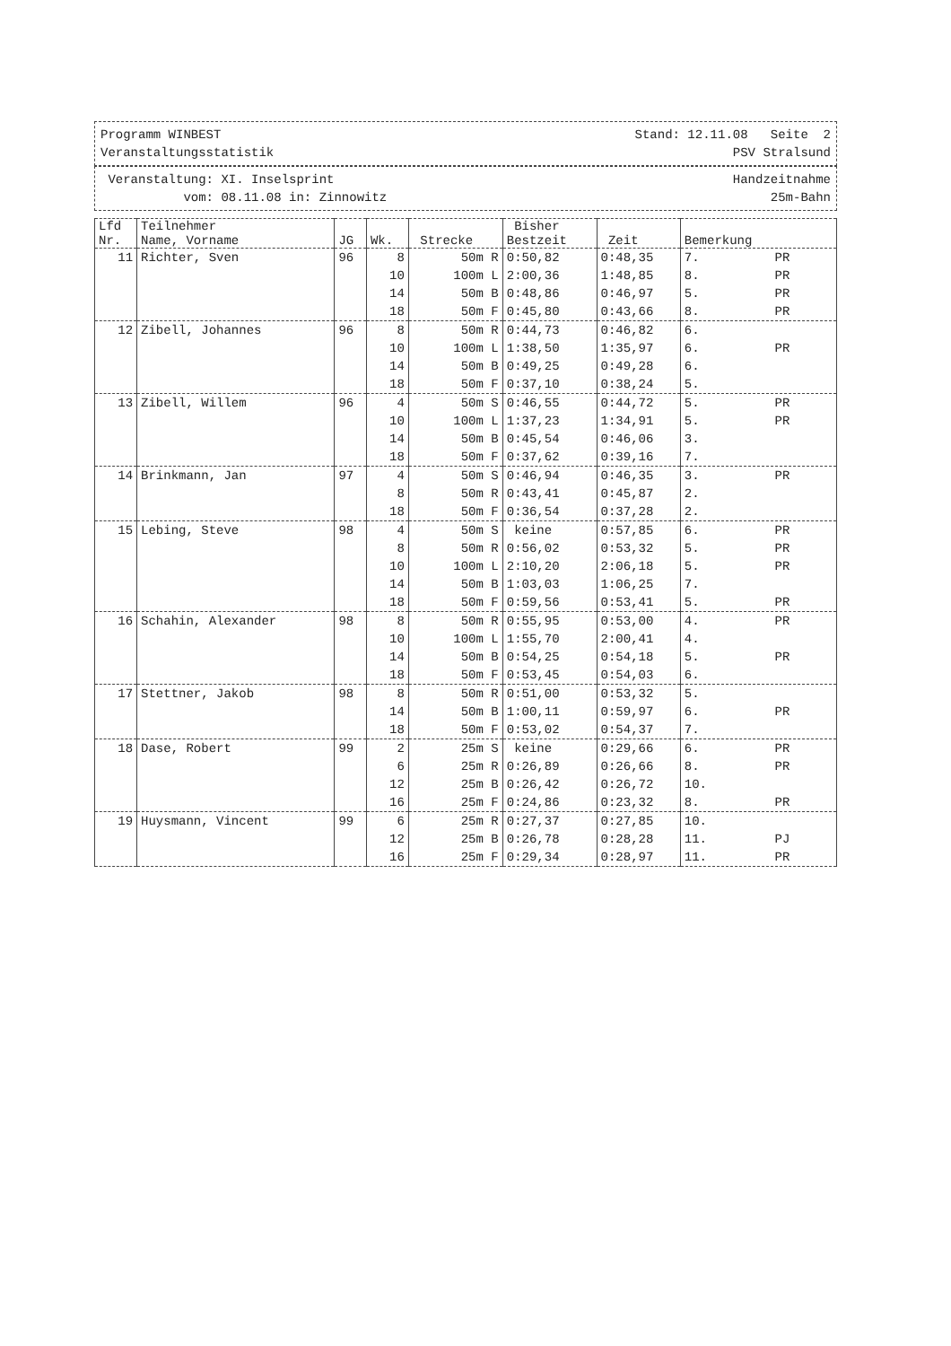Programm WINBEST Stand: 12.11.08 Seite 2
Veranstaltungsstatistik PSV Stralsund
Veranstaltung: XI. Inselsprint Handzeitnahme
vom: 08.11.08 in: Zinnowitz 25m-Bahn
| Lfd Nr. | Teilnehmer Name, Vorname | JG | Wk. | Strecke | Bisher Bestzeit | Zeit | Bemerkung |
| --- | --- | --- | --- | --- | --- | --- | --- |
| 11 | Richter, Sven | 96 | 8 | 50m R | 0:50,82 | 0:48,35 | 7. PR |
| | | | 10 | 100m L | 2:00,36 | 1:48,85 | 8. PR |
| | | | 14 | 50m B | 0:48,86 | 0:46,97 | 5. PR |
| | | | 18 | 50m F | 0:45,80 | 0:43,66 | 8. PR |
| 12 | Zibell, Johannes | 96 | 8 | 50m R | 0:44,73 | 0:46,82 | 6. |
| | | | 10 | 100m L | 1:38,50 | 1:35,97 | 6. PR |
| | | | 14 | 50m B | 0:49,25 | 0:49,28 | 6. |
| | | | 18 | 50m F | 0:37,10 | 0:38,24 | 5. |
| 13 | Zibell, Willem | 96 | 4 | 50m S | 0:46,55 | 0:44,72 | 5. PR |
| | | | 10 | 100m L | 1:37,23 | 1:34,91 | 5. PR |
| | | | 14 | 50m B | 0:45,54 | 0:46,06 | 3. |
| | | | 18 | 50m F | 0:37,62 | 0:39,16 | 7. |
| 14 | Brinkmann, Jan | 97 | 4 | 50m S | 0:46,94 | 0:46,35 | 3. PR |
| | | | 8 | 50m R | 0:43,41 | 0:45,87 | 2. |
| | | | 18 | 50m F | 0:36,54 | 0:37,28 | 2. |
| 15 | Lebing, Steve | 98 | 4 | 50m S | keine | 0:57,85 | 6. PR |
| | | | 8 | 50m R | 0:56,02 | 0:53,32 | 5. PR |
| | | | 10 | 100m L | 2:10,20 | 2:06,18 | 5. PR |
| | | | 14 | 50m B | 1:03,03 | 1:06,25 | 7. |
| | | | 18 | 50m F | 0:59,56 | 0:53,41 | 5. PR |
| 16 | Schahin, Alexander | 98 | 8 | 50m R | 0:55,95 | 0:53,00 | 4. PR |
| | | | 10 | 100m L | 1:55,70 | 2:00,41 | 4. |
| | | | 14 | 50m B | 0:54,25 | 0:54,18 | 5. PR |
| | | | 18 | 50m F | 0:53,45 | 0:54,03 | 6. |
| 17 | Stettner, Jakob | 98 | 8 | 50m R | 0:51,00 | 0:53,32 | 5. |
| | | | 14 | 50m B | 1:00,11 | 0:59,97 | 6. PR |
| | | | 18 | 50m F | 0:53,02 | 0:54,37 | 7. |
| 18 | Dase, Robert | 99 | 2 | 25m S | keine | 0:29,66 | 6. PR |
| | | | 6 | 25m R | 0:26,89 | 0:26,66 | 8. PR |
| | | | 12 | 25m B | 0:26,42 | 0:26,72 | 10. |
| | | | 16 | 25m F | 0:24,86 | 0:23,32 | 8. PR |
| 19 | Huysmann, Vincent | 99 | 6 | 25m R | 0:27,37 | 0:27,85 | 10. |
| | | | 12 | 25m B | 0:26,78 | 0:28,28 | 11. PJ |
| | | | 16 | 25m F | 0:29,34 | 0:28,97 | 11. PR |